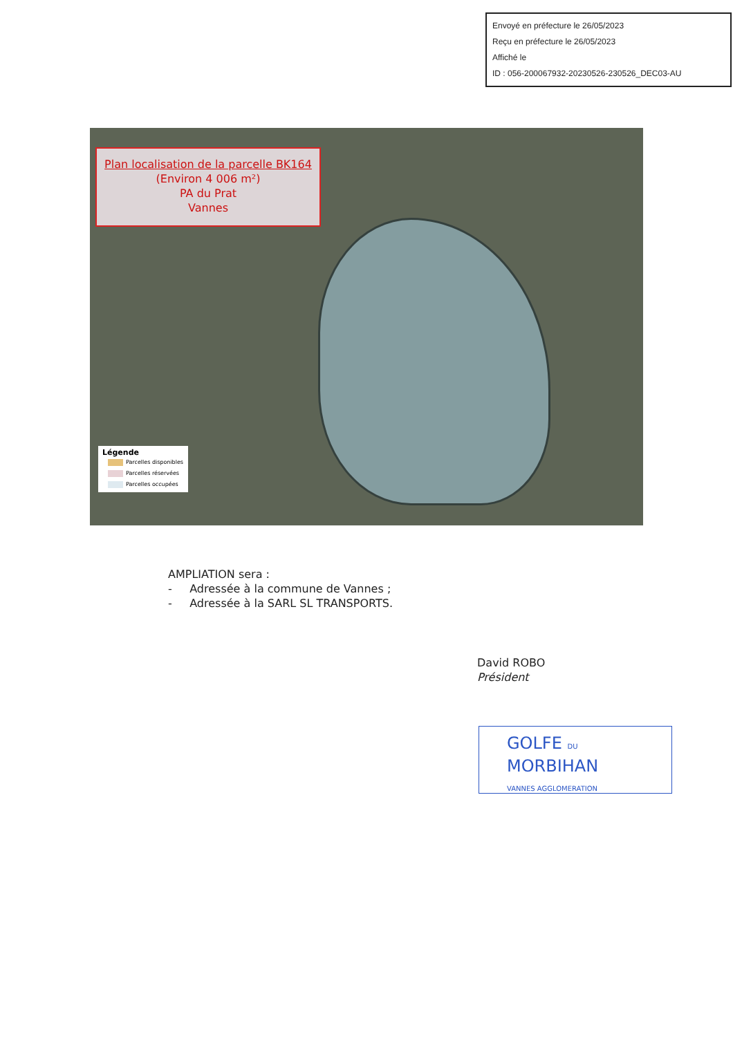Envoyé en préfecture le 26/05/2023
Reçu en préfecture le 26/05/2023
Affiché le
ID : 056-200067932-20230526-230526_DEC03-AU
Plan localisation de la parcelle BK164
(Environ 4 006 m²)
PA du Prat
Vannes
Légende
Parcelles disponibles
Parcelles réservées
Parcelles occupées
AMPLIATION sera :
- Adressée à la commune de Vannes ;
- Adressée à la SARL SL TRANSPORTS.
David ROBO
Président
GOLFE DU
MORBIHAN
VANNES AGGLOMERATION